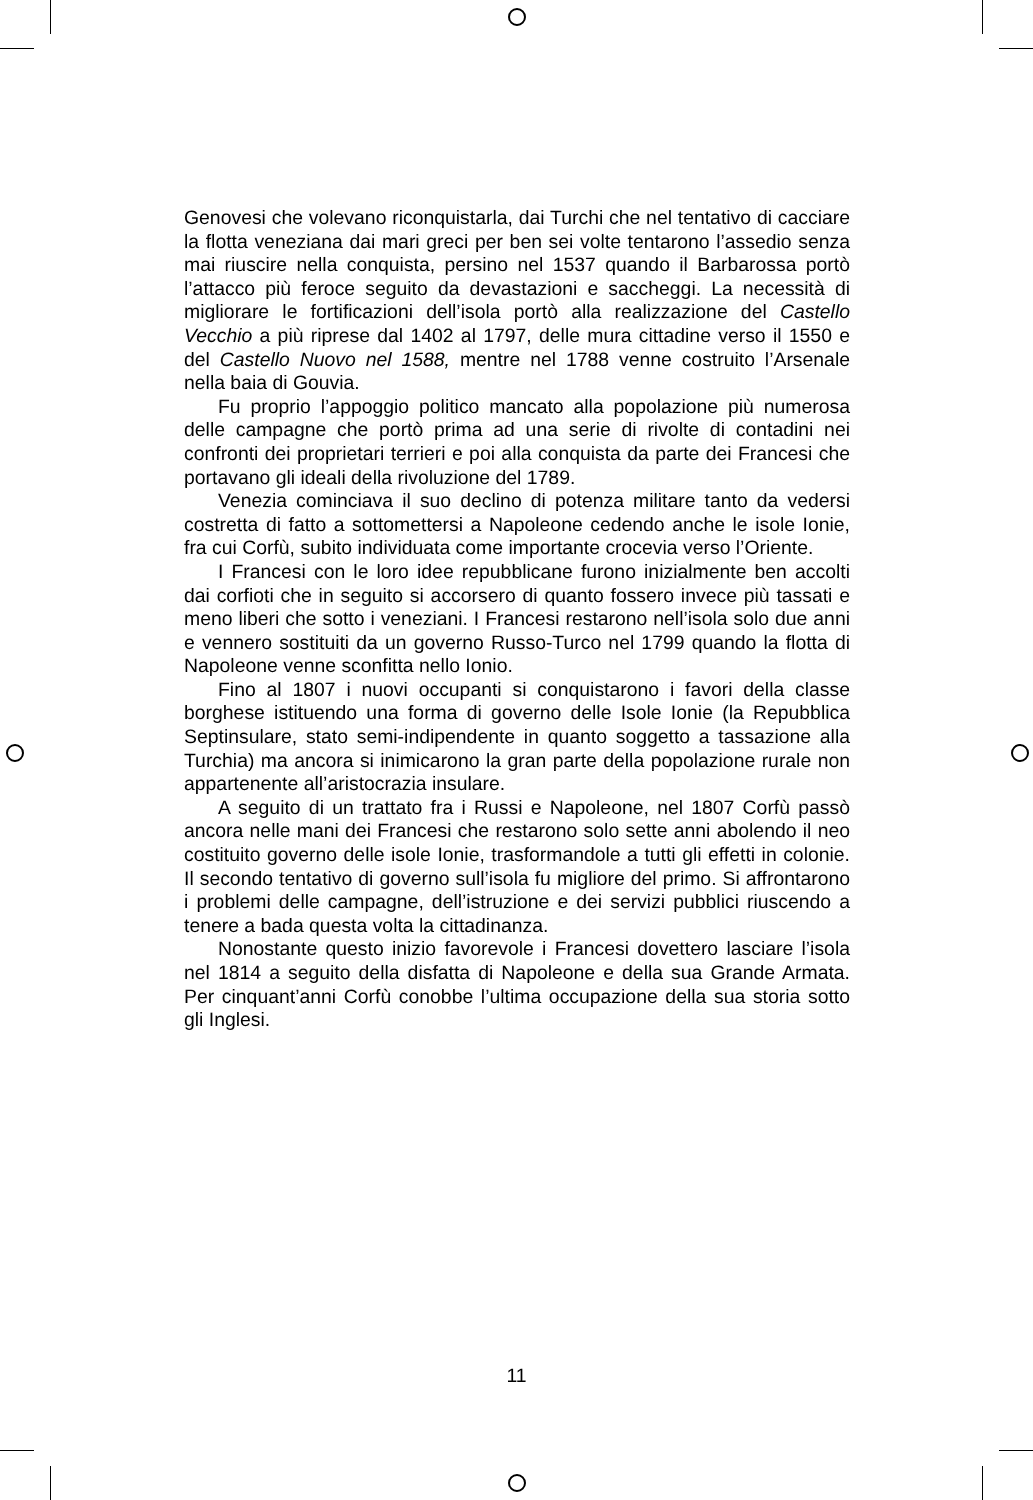Genovesi che volevano riconquistarla, dai Turchi che nel tentativo di cacciare la flotta veneziana dai mari greci per ben sei volte tentarono l’assedio senza mai riuscire nella conquista, persino nel 1537 quando il Barbarossa portò l’attacco più feroce seguito da devastazioni e saccheggi. La necessità di migliorare le fortificazioni dell’isola portò alla realizzazione del Castello Vecchio a più riprese dal 1402 al 1797, delle mura cittadine verso il 1550 e del Castello Nuovo nel 1588, mentre nel 1788 venne costruito l’Arsenale nella baia di Gouvia.
Fu proprio l’appoggio politico mancato alla popolazione più numerosa delle campagne che portò prima ad una serie di rivolte di contadini nei confronti dei proprietari terrieri e poi alla conquista da parte dei Francesi che portavano gli ideali della rivoluzione del 1789.
Venezia cominciava il suo declino di potenza militare tanto da vedersi costretta di fatto a sottomettersi a Napoleone cedendo anche le isole Ionie, fra cui Corfù, subito individuata come importante crocevia verso l’Oriente.
I Francesi con le loro idee repubblicane furono inizialmente ben accolti dai corfioti che in seguito si accorsero di quanto fossero invece più tassati e meno liberi che sotto i veneziani. I Francesi restarono nell’isola solo due anni e vennero sostituiti da un governo Russo-Turco nel 1799 quando la flotta di Napoleone venne sconfitta nello Ionio.
Fino al 1807 i nuovi occupanti si conquistarono i favori della classe borghese istituendo una forma di governo delle Isole Ionie (la Repubblica Septinsulare, stato semi-indipendente in quanto soggetto a tassazione alla Turchia) ma ancora si inimicarono la gran parte della popolazione rurale non appartenente all’aristocrazia insulare.
A seguito di un trattato fra i Russi e Napoleone, nel 1807 Corfù passò ancora nelle mani dei Francesi che restarono solo sette anni abolendo il neo costituito governo delle isole Ionie, trasformandole a tutti gli effetti in colonie. Il secondo tentativo di governo sull’isola fu migliore del primo. Si affrontarono i problemi delle campagne, dell’istruzione e dei servizi pubblici riuscendo a tenere a bada questa volta la cittadinanza.
Nonostante questo inizio favorevole i Francesi dovettero lasciare l’isola nel 1814 a seguito della disfatta di Napoleone e della sua Grande Armata. Per cinquant’anni Corfù conobbe l’ultima occupazione della sua storia sotto gli Inglesi.
11